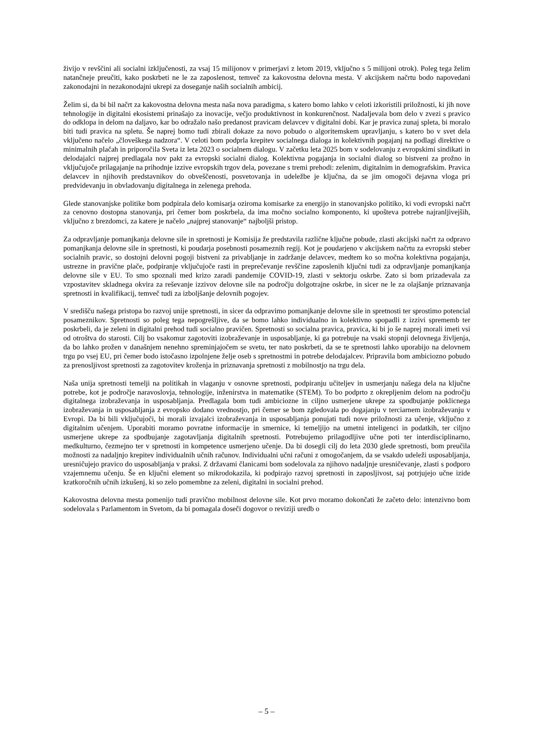živijo v revščini ali socialni izključenosti, za vsaj 15 milijonov v primerjavi z letom 2019, vključno s 5 milijoni otrok). Poleg tega želim natančneje preučiti, kako poskrbeti ne le za zaposlenost, temveč za kakovostna delovna mesta. V akcijskem načrtu bodo napovedani zakonodajni in nezakonodajni ukrepi za doseganje naših socialnih ambicij.
Želim si, da bi bil načrt za kakovostna delovna mesta naša nova paradigma, s katero bomo lahko v celoti izkoristili priložnosti, ki jih nove tehnologije in digitalni ekosistemi prinašajo za inovacije, večjo produktivnost in konkurenčnost. Nadaljevala bom delo v zvezi s pravico do odklopa in delom na daljavo, kar bo odražalo našo predanost pravicam delavcev v digitalni dobi. Kar je pravica zunaj spleta, bi moralo biti tudi pravica na spletu. Še naprej bomo tudi zbirali dokaze za novo pobudo o algoritemskem upravljanju, s katero bo v svet dela vključeno načelo „človeškega nadzora“. V celoti bom podprla krepitev socialnega dialoga in kolektivnih pogajanj na podlagi direktive o minimalnih plačah in priporočila Sveta iz leta 2023 o socialnem dialogu. V začetku leta 2025 bom v sodelovanju z evropskimi sindikati in delodajalci najprej predlagala nov pakt za evropski socialni dialog. Kolektivna pogajanja in socialni dialog so bistveni za prožno in vključujoče prilagajanje na prihodnje izzive evropskih trgov dela, povezane s tremi prehodi: zelenim, digitalnim in demografskim. Pravica delavcev in njihovih predstavnikov do obveščenosti, posvetovanja in udeležbe je ključna, da se jim omogoči dejavna vloga pri predvidevanju in obvladovanju digitalnega in zelenega prehoda.
Glede stanovanjske politike bom podpirala delo komisarja oziroma komisarke za energijo in stanovanjsko politiko, ki vodi evropski načrt za cenovno dostopna stanovanja, pri čemer bom poskrbela, da ima močno socialno komponento, ki upošteva potrebe najranljivejših, vključno z brezdomci, za katere je načelo „najprej stanovanje“ najboljši pristop.
Za odpravljanje pomanjkanja delovne sile in spretnosti je Komisija že predstavila različne ključne pobude, zlasti akcijski načrt za odpravo pomanjkanja delovne sile in spretnosti, ki poudarja posebnosti posameznih regij. Kot je poudarjeno v akcijskem načrtu za evropski steber socialnih pravic, so dostojni delovni pogoji bistveni za privabljanje in zadržanje delavcev, medtem ko so močna kolektivna pogajanja, ustrezne in pravične plače, podpiranje vključujoče rasti in preprečevanje revščine zaposlenih ključni tudi za odpravljanje pomanjkanja delovne sile v EU. To smo spoznali med krizo zaradi pandemije COVID-19, zlasti v sektorju oskrbe. Zato si bom prizadevala za vzpostavitev skladnega okvira za reševanje izzivov delovne sile na področju dolgotrajne oskrbe, in sicer ne le za olajšanje priznavanja spretnosti in kvalifikacij, temveč tudi za izboljšanje delovnih pogojev.
V središču našega pristopa bo razvoj unije spretnosti, in sicer da odpravimo pomanjkanje delovne sile in spretnosti ter sprostimo potencial posameznikov. Spretnosti so poleg tega nepogrešljive, da se bomo lahko individualno in kolektivno spopadli z izzivi sprememb ter poskrbeli, da je zeleni in digitalni prehod tudi socialno pravičen. Spretnosti so socialna pravica, pravica, ki bi jo še naprej morali imeti vsi od otroštva do starosti. Cilj bo vsakomur zagotoviti izobraževanje in usposabljanje, ki ga potrebuje na vsaki stopnji delovnega življenja, da bo lahko prožen v današnjem nenehno spreminjajočem se svetu, ter nato poskrbeti, da se te spretnosti lahko uporabijo na delovnem trgu po vsej EU, pri čemer bodo istočasno izpolnjene želje oseb s spretnostmi in potrebe delodajalcev. Pripravila bom ambiciozno pobudo za prenosljivost spretnosti za zagotovitev kroženja in priznavanja spretnosti z mobilnostjo na trgu dela.
Naša unija spretnosti temelji na politikah in vlaganju v osnovne spretnosti, podpiranju učiteljev in usmerjanju našega dela na ključne potrebe, kot je področje naravoslovja, tehnologije, inženirstva in matematike (STEM). To bo podprto z okrepljenim delom na področju digitalnega izobraževanja in usposabljanja. Predlagala bom tudi ambiciozne in ciljno usmerjene ukrepe za spodbujanje poklicnega izobraževanja in usposabljanja z evropsko dodano vrednostjo, pri čemer se bom zgledovala po dogajanju v terciarnem izobraževanju v Evropi. Da bi bili vključujoči, bi morali izvajalci izobraževanja in usposabljanja ponujati tudi nove priložnosti za učenje, vključno z digitalnim učenjem. Uporabiti moramo povratne informacije in smernice, ki temeljijo na umetni inteligenci in podatkih, ter ciljno usmerjene ukrepe za spodbujanje zagotavljanja digitalnih spretnosti. Potrebujemo prilagodljive učne poti ter interdisciplinarno, medkulturno, čezmejno ter v spretnosti in kompetence usmerjeno učenje. Da bi dosegli cilj do leta 2030 glede spretnosti, bom preučila možnosti za nadaljnjo krepitev individualnih učnih računov. Individualni učni računi z omogočanjem, da se vsakdo udeleži usposabljanja, uresničujejo pravico do usposabljanja v praksi. Z državami članicami bom sodelovala za njihovo nadaljnje uresničevanje, zlasti s podporo vzajemnemu učenju. Še en ključni element so mikrodokazila, ki podpirajo razvoj spretnosti in zaposljivost, saj potrjujejo učne izide kratkoročnih učnih izkušenj, ki so zelo pomembne za zeleni, digitalni in socialni prehod.
Kakovostna delovna mesta pomenijo tudi pravično mobilnost delovne sile. Kot prvo moramo dokončati že začeto delo: intenzivno bom sodelovala s Parlamentom in Svetom, da bi pomagala doseči dogovor o reviziji uredb o
– 5 –